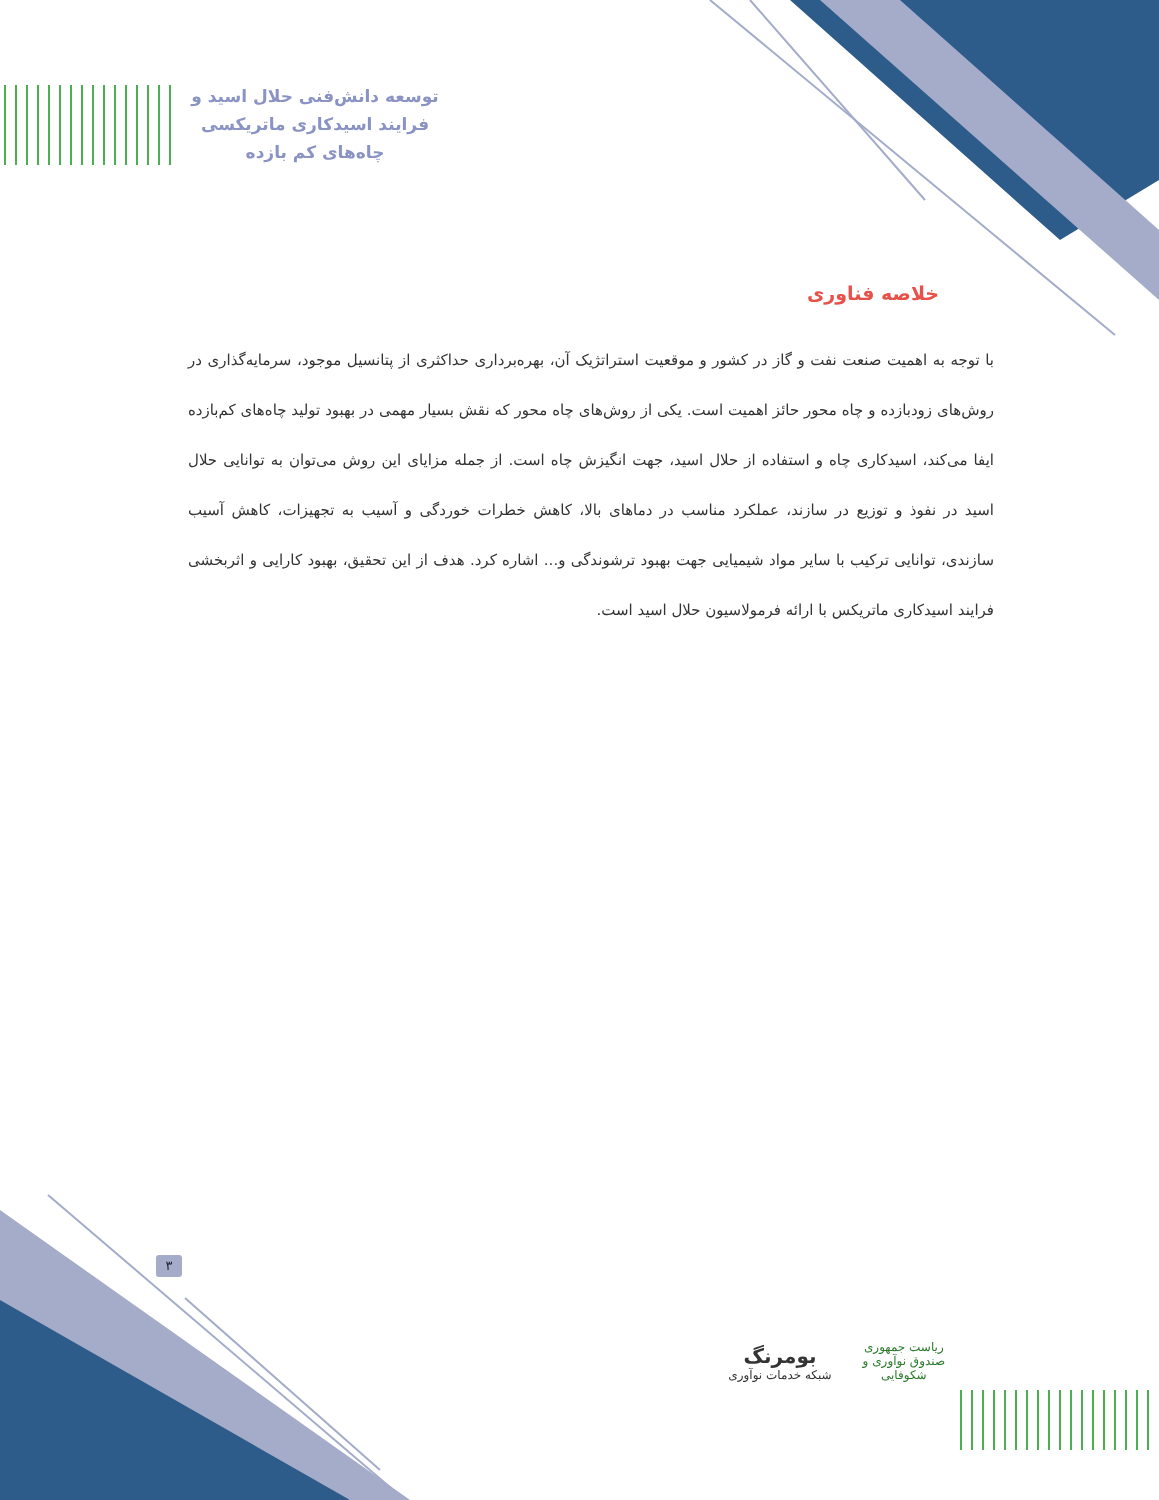توسعه دانش‌فنی حلال اسید و
فرایند اسیدکاری ماتریکسی
چاه‌های کم بازده
خلاصه فناوری
با توجه به اهمیت صنعت نفت و گاز در کشور و موقعیت استراتژیک آن، بهره‌برداری حداکثری از پتانسیل موجود، سرمایه‌گذاری در روش‌های زودبازده و چاه محور حائز اهمیت است. یکی از روش‌های چاه محور که نقش بسیار مهمی در بهبود تولید چاه‌های کم‌بازده ایفا می‌کند، اسیدکاری چاه و استفاده از حلال اسید، جهت انگیزش چاه است. از جمله مزایای این روش می‌توان به توانایی حلال اسید در نفوذ و توزیع در سازند، عملکرد مناسب در دماهای بالا، کاهش خطرات خوردگی و آسیب به تجهیزات، کاهش آسیب سازندی، توانایی ترکیب با سایر مواد شیمیایی جهت بهبود ترشوندگی و... اشاره کرد. هدف از این تحقیق، بهبود کارایی و اثربخشی فرایند اسیدکاری ماتریکس با ارائه فرمولاسیون حلال اسید است.
۳
ریاست جمهوری
صندوق نوآوری و شکوفایی بومرنگ
شبکه خدمات نوآوری